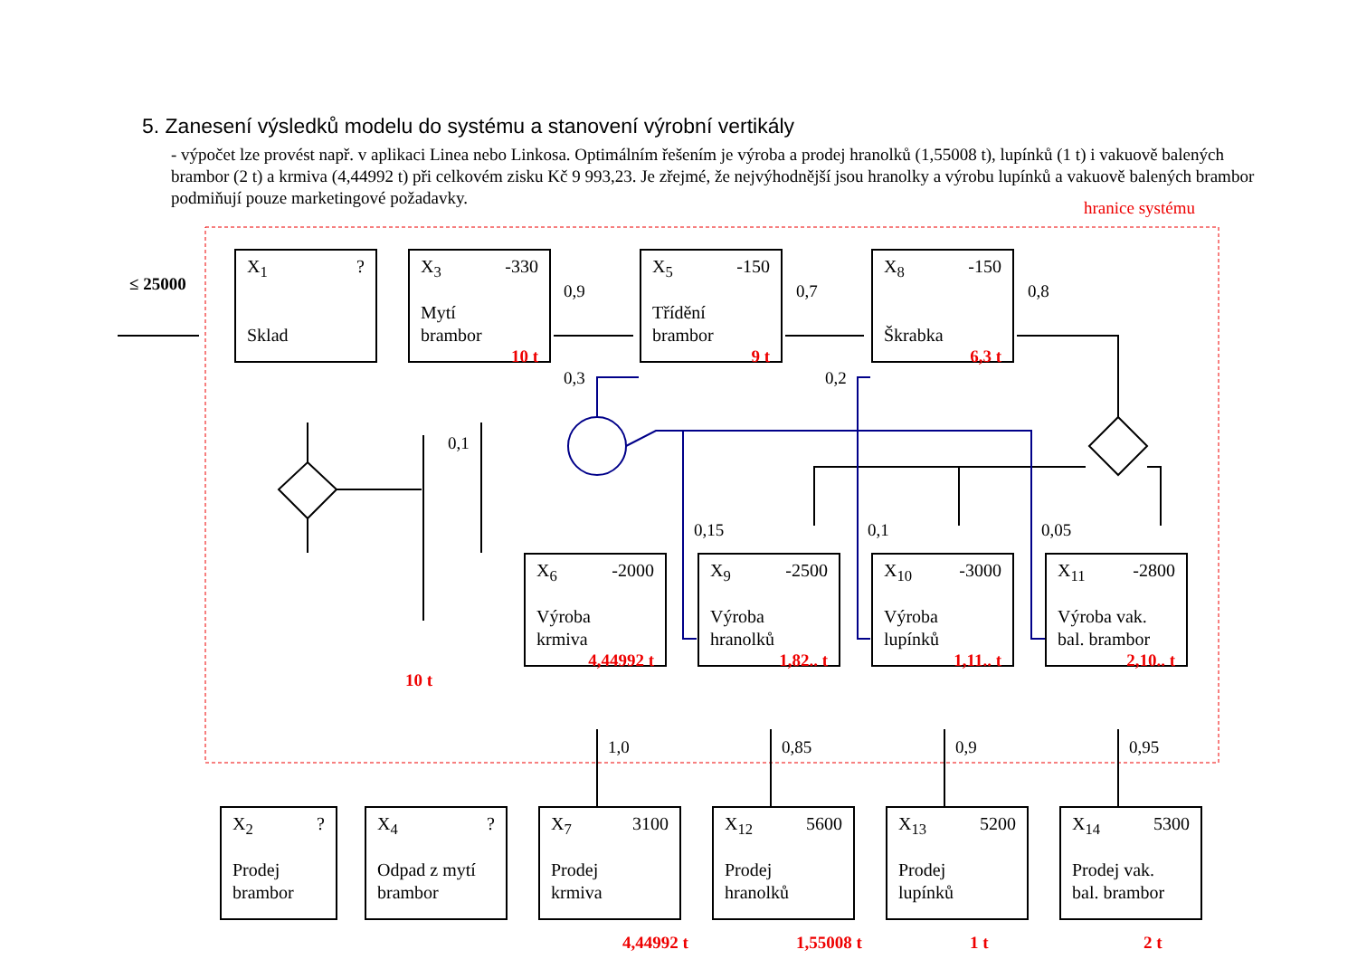5. Zanesení výsledků modelu do systému a stanovení výrobní vertikály
- výpočet lze provést např. v aplikaci Linea nebo Linkosa. Optimálním řešením je výroba a prodej hranolků (1,55008 t), lupínků (1 t) i vakuově balených brambor (2 t) a krmiva (4,44992 t) při celkovém zisku Kč 9 993,23. Je zřejmé, že nejvýhodnější jsou hranolky a výrobu lupínků a vakuově balených brambor podmiňují pouze marketingové požadavky.
≤ 25000
hranice systému
X<sub>1</sub>?
Sklad
X<sub>3</sub> -330
Mytí
brambor
10 t
X<sub>5</sub> -150
Třídění
brambor
9 t
X<sub>8</sub> -150
Škrabka
6,3 t
0,9
0,3
0,7
0,2
0,8
0,1
10 t
0,15 0,1 0,05
X<sub>6</sub> -2000
Výroba
krmiva
4,44992 t
X<sub>9</sub> -2500
Výroba
hranolků
1,82.. t
X<sub>10</sub> -3000
Výroba
lupínků
1,11.. t
X<sub>11</sub> -2800
Výroba vak.
bal. brambor
2,10.. t
1,0 0,85 0,9 0,95
X<sub>2</sub>?
Prodej
brambor
X<sub>4</sub>?
Odpad z mytí
brambor
X<sub>7</sub> 3100
Prodej
krmiva
X<sub>12</sub> 5600
Prodej
hranolků
X<sub>13</sub> 5200
Prodej
lupínků
X<sub>14</sub> 5300
Prodej vak.
bal. brambor
4,44992 t 1,55008 t 1 t 2 t